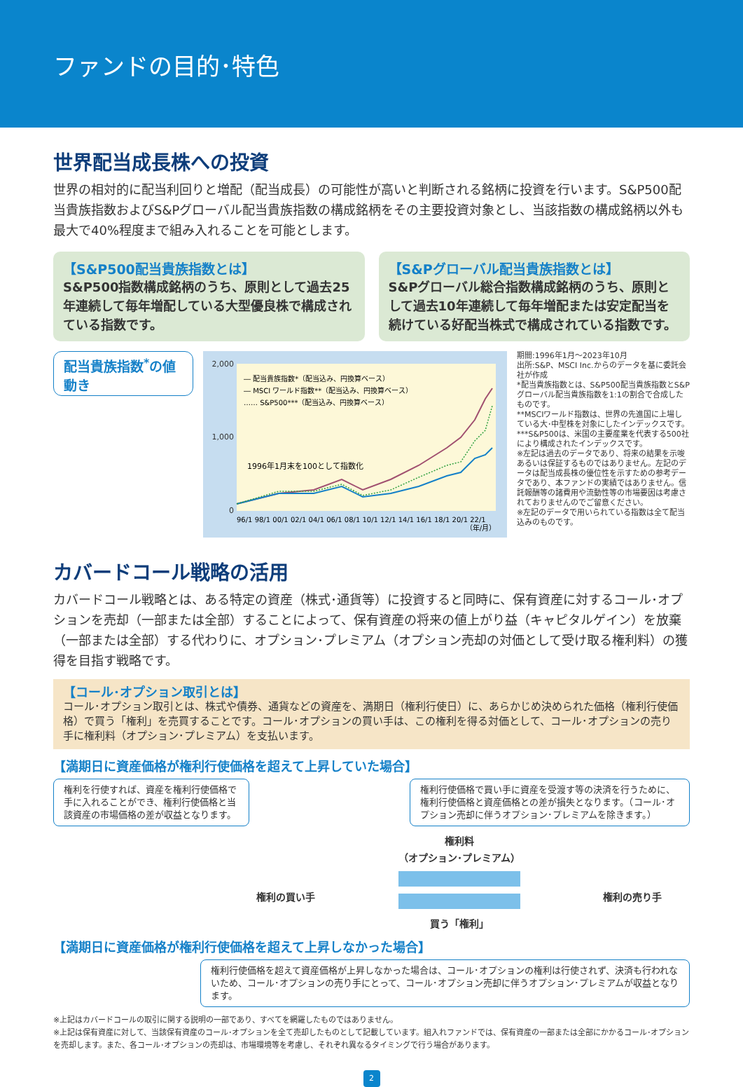ファンドの目的･特色
世界配当成長株への投資
世界の相対的に配当利回りと増配（配当成長）の可能性が高いと判断される銘柄に投資を行います。S&P500配当貴族指数およびS&Pグローバル配当貴族指数の構成銘柄をその主要投資対象とし、当該指数の構成銘柄以外も最大で40%程度まで組み入れることを可能とします。
【S&P500配当貴族指数とは】
S&P500指数構成銘柄のうち、原則として過去25年連続して毎年増配している大型優良株で構成されている指数です。
【S&Pグローバル配当貴族指数とは】
S&Pグローバル総合指数構成銘柄のうち、原則として過去10年連続して毎年増配または安定配当を続けている好配当株式で構成されている指数です。
配当貴族指数<sup>*</sup>の値動き
2,000
1,000
0
― 配当貴族指数*（配当込み、円換算ベース）
― MSCI ワールド指数**（配当込み、円換算ベース）
…… S&P500***（配当込み、円換算ベース）
1996年1月末を100として指数化
96/1 98/1 00/1 02/1 04/1 06/1 08/1 10/1 12/1 14/1 16/1 18/1 20/1 22/1
（年/月）
期間:1996年1月～2023年10月
出所:S&P、MSCI Inc.からのデータを基に委託会社が作成
*配当貴族指数とは、S&P500配当貴族指数とS&Pグローバル配当貴族指数を1:1の割合で合成したものです。
**MSCIワールド指数は、世界の先進国に上場している大･中型株を対象にしたインデックスです。
***S&P500は、米国の主要産業を代表する500社により構成されたインデックスです。
※左記は過去のデータであり、将来の結果を示唆あるいは保証するものではありません。左記のデータは配当成長株の優位性を示すための参考データであり、本ファンドの実績ではありません。信託報酬等の諸費用や流動性等の市場要因は考慮されておりませんのでご留意ください。
※左記のデータで用いられている指数は全て配当込みのものです。
カバードコール戦略の活用
カバードコール戦略とは、ある特定の資産（株式･通貨等）に投資すると同時に、保有資産に対するコール･オプションを売却（一部または全部）することによって、保有資産の将来の値上がり益（キャピタルゲイン）を放棄（一部または全部）する代わりに、オプション･プレミアム（オプション売却の対価として受け取る権利料）の獲得を目指す戦略です。
【コール･オプション取引とは】
コール･オプション取引とは、株式や債券、通貨などの資産を、満期日（権利行使日）に、あらかじめ決められた価格（権利行使価格）で買う「権利」を売買することです。コール･オプションの買い手は、この権利を得る対価として、コール･オプションの売り手に権利料（オプション･プレミアム）を支払います。
【満期日に資産価格が権利行使価格を超えて上昇していた場合】
権利を行使すれば、資産を権利行使価格で手に入れることができ、権利行使価格と当該資産の市場価格の差が収益となります。
権利行使価格で買い手に資産を受渡す等の決済を行うために、権利行使価格と資産価格との差が損失となります。（コール･オプション売却に伴うオプション･プレミアムを除きます。）
権利の買い手
権利料
（オプション･プレミアム）
買う「権利」
権利の売り手
【満期日に資産価格が権利行使価格を超えて上昇しなかった場合】
権利行使価格を超えて資産価格が上昇しなかった場合は、コール･オプションの権利は行使されず、決済も行われないため、コール･オプションの売り手にとって、コール･オプション売却に伴うオプション･プレミアムが収益となります。
※上記はカバードコールの取引に関する説明の一部であり、すべてを網羅したものではありません。
※上記は保有資産に対して、当該保有資産のコール･オプションを全て売却したものとして記載しています。組入れファンドでは、保有資産の一部または全部にかかるコール･オプションを売却します。また、各コール･オプションの売却は、市場環境等を考慮し、それぞれ異なるタイミングで行う場合があります。
2